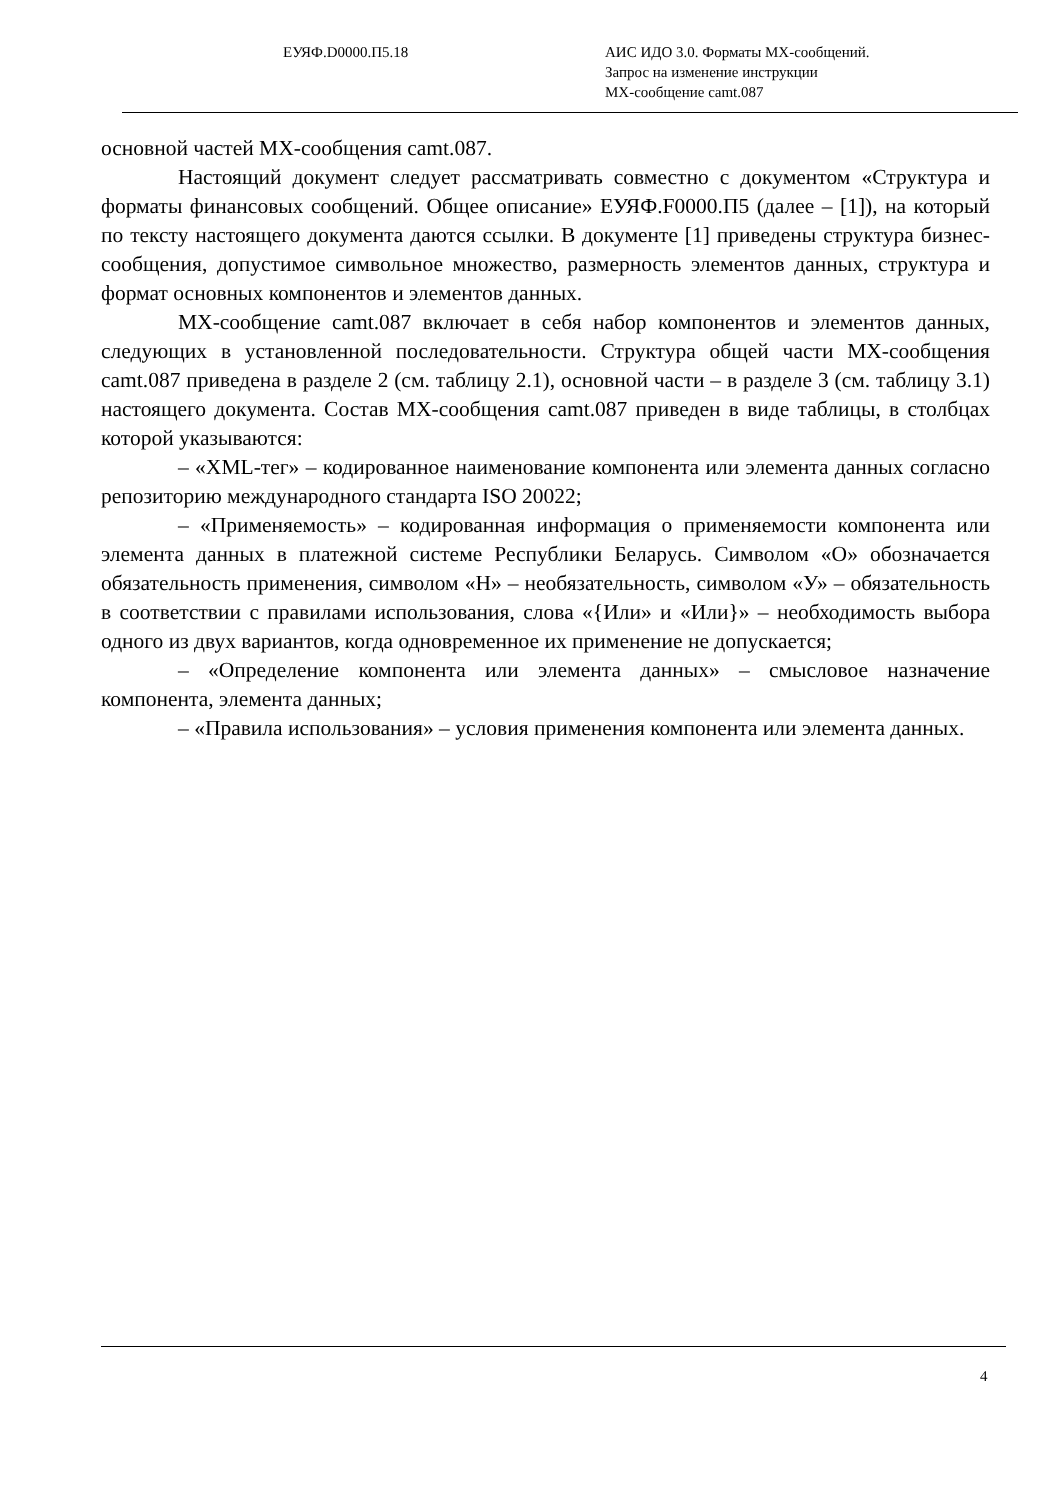ЕУЯФ.D0000.П5.18 АИС ИДО 3.0. Форматы МХ-сообщений.
Запрос на изменение инструкции
МХ-сообщение camt.087
основной частей МХ-сообщения camt.087.
Настоящий документ следует рассматривать совместно с документом «Структура и форматы финансовых сообщений. Общее описание» ЕУЯФ.F0000.П5 (далее – [1]), на который по тексту настоящего документа даются ссылки. В документе [1] приведены структура бизнес-сообщения, допустимое символьное множество, размерность элементов данных, структура и формат основных компонентов и элементов данных.
МХ-сообщение camt.087 включает в себя набор компонентов и элементов данных, следующих в установленной последовательности. Структура общей части МХ-сообщения camt.087 приведена в разделе 2 (см. таблицу 2.1), основной части – в разделе 3 (см. таблицу 3.1) настоящего документа. Состав МХ-сообщения camt.087 приведен в виде таблицы, в столбцах которой указываются:
– «XML-тег» – кодированное наименование компонента или элемента данных согласно репозиторию международного стандарта ISO 20022;
– «Применяемость» – кодированная информация о применяемости компонента или элемента данных в платежной системе Республики Беларусь. Символом «О» обозначается обязательность применения, символом «Н» – необязательность, символом «У» – обязательность в соответствии с правилами использования, слова «{Или» и «Или}» – необходимость выбора одного из двух вариантов, когда одновременное их применение не допускается;
– «Определение компонента или элемента данных» – смысловое назначение компонента, элемента данных;
– «Правила использования» – условия применения компонента или элемента данных.
4